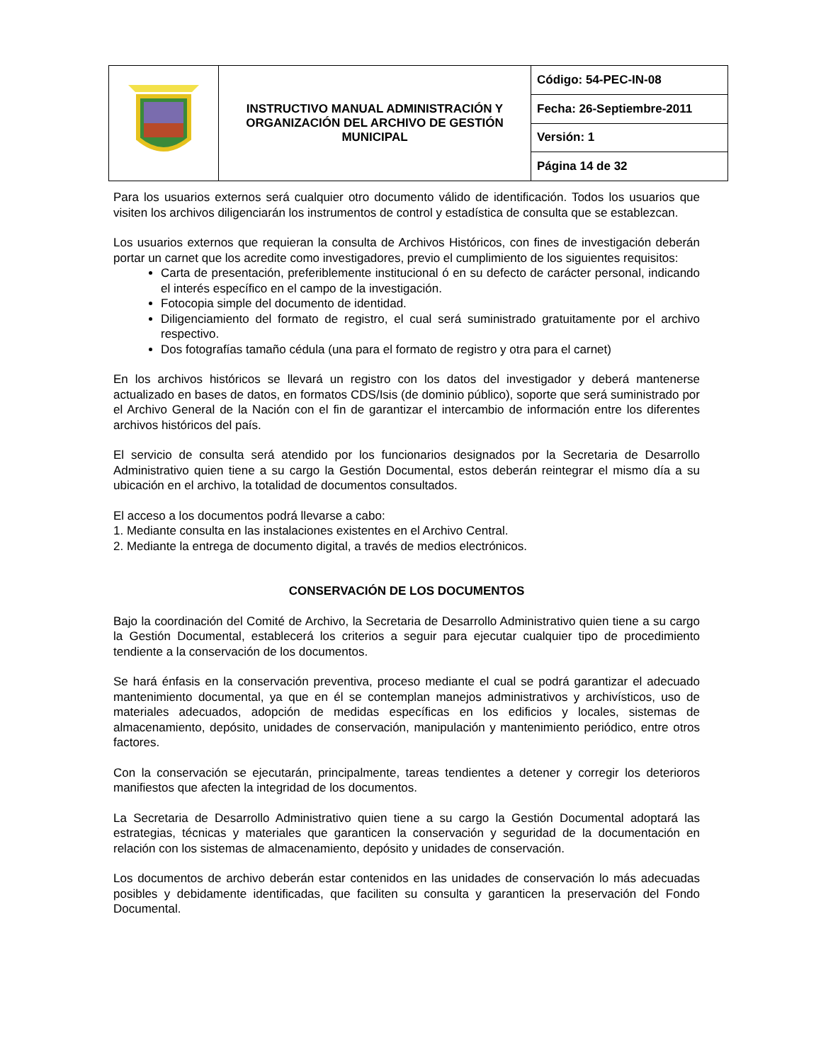| | INSTRUCTIVO MANUAL ADMINISTRACIÓN Y ORGANIZACIÓN DEL ARCHIVO DE GESTIÓN MUNICIPAL | Código: 54-PEC-IN-08 |
| | | Fecha: 26-Septiembre-2011 |
| | | Versión: 1 |
| | | Página 14 de 32 |
Para los usuarios externos será cualquier otro documento válido de identificación. Todos los usuarios que visiten los archivos diligenciarán los instrumentos de control y estadística de consulta que se establezcan.
Los usuarios externos que requieran la consulta de Archivos Históricos, con fines de investigación deberán portar un carnet que los acredite como investigadores, previo el cumplimiento de los siguientes requisitos:
Carta de presentación, preferiblemente institucional ó en su defecto de carácter personal, indicando el interés específico en el campo de la investigación.
Fotocopia simple del documento de identidad.
Diligenciamiento del formato de registro, el cual será suministrado gratuitamente por el archivo respectivo.
Dos fotografías tamaño cédula (una para el formato de registro y otra para el carnet)
En los archivos históricos se llevará un registro con los datos del investigador y deberá mantenerse actualizado en bases de datos, en formatos CDS/Isis (de dominio público), soporte que será suministrado por el Archivo General de la Nación con el fin de garantizar el intercambio de información entre los diferentes archivos históricos del país.
El servicio de consulta será atendido por los funcionarios designados por la Secretaria de Desarrollo Administrativo quien tiene a su cargo la Gestión Documental, estos deberán reintegrar el mismo día a su ubicación en el archivo, la totalidad de documentos consultados.
El acceso a los documentos podrá llevarse a cabo:
1. Mediante consulta en las instalaciones existentes en el Archivo Central.
2. Mediante la entrega de documento digital, a través de medios electrónicos.
CONSERVACIÓN DE LOS DOCUMENTOS
Bajo la coordinación del Comité de Archivo, la Secretaria de Desarrollo Administrativo quien tiene a su cargo la Gestión Documental, establecerá los criterios a seguir para ejecutar cualquier tipo de procedimiento tendiente a la conservación de los documentos.
Se hará énfasis en la conservación preventiva, proceso mediante el cual se podrá garantizar el adecuado mantenimiento documental, ya que en él se contemplan manejos administrativos y archivísticos, uso de materiales adecuados, adopción de medidas específicas en los edificios y locales, sistemas de almacenamiento, depósito, unidades de conservación, manipulación y mantenimiento periódico, entre otros factores.
Con la conservación se ejecutarán, principalmente, tareas tendientes a detener y corregir los deterioros manifiestos que afecten la integridad de los documentos.
La Secretaria de Desarrollo Administrativo quien tiene a su cargo la Gestión Documental adoptará las estrategias, técnicas y materiales que garanticen la conservación y seguridad de la documentación en relación con los sistemas de almacenamiento, depósito y unidades de conservación.
Los documentos de archivo deberán estar contenidos en las unidades de conservación lo más adecuadas posibles y debidamente identificadas, que faciliten su consulta y garanticen la preservación del Fondo Documental.